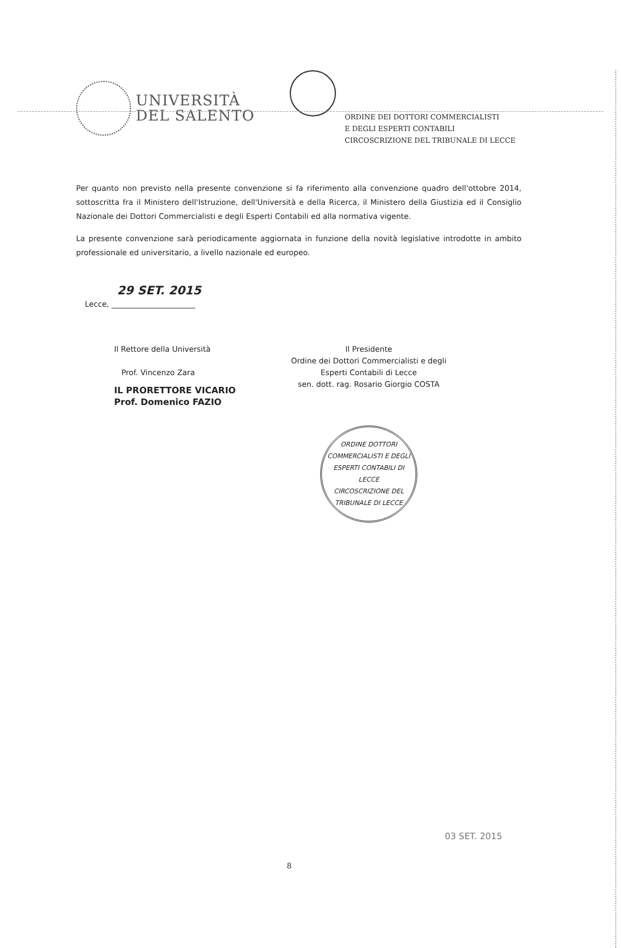UNIVERSITÀ
DEL SALENTO
ORDINE DEI DOTTORI COMMERCIALISTI
E DEGLI ESPERTI CONTABILI
CIRCOSCRIZIONE DEL TRIBUNALE DI LECCE
Per quanto non previsto nella presente convenzione si fa riferimento alla convenzione quadro dell'ottobre 2014, sottoscritta fra il Ministero dell'Istruzione, dell'Università e della Ricerca, il Ministero della Giustizia ed il Consiglio Nazionale dei Dottori Commercialisti e degli Esperti Contabili ed alla normativa vigente.
La presente convenzione sarà periodicamente aggiornata in funzione della novità legislative introdotte in ambito professionale ed universitario, a livello nazionale ed europeo.
29 SET. 2015
Lecce, ______________________
Il Rettore della Università
Prof. Vincenzo Zara
IL PRORETTORE VICARIO
Prof. Domenico FAZIO
Il Presidente
Ordine dei Dottori Commercialisti e degli
Esperti Contabili di Lecce
sen. dott. rag. Rosario Giorgio COSTA
ORDINE DOTTORI COMMERCIALISTI E DEGLI ESPERTI CONTABILI DI LECCE
CIRCOSCRIZIONE DEL TRIBUNALE DI LECCE
8
03 SET. 2015